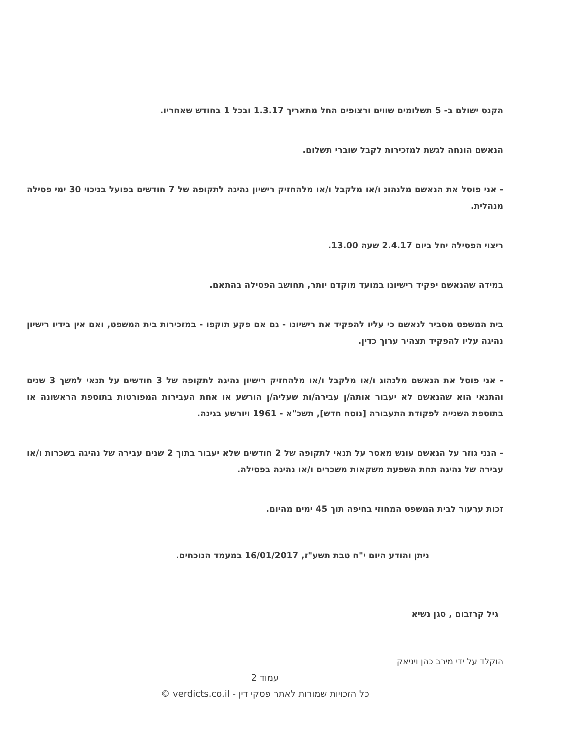הקנס ישולם ב- 5 תשלומים שווים ורצופים החל מתאריך 1.3.17 ובכל 1 בחודש שאחריו.
הנאשם הונחה לגשת למזכירות לקבל שוברי תשלום.
- אני פוסל את הנאשם מלנהוג ו/או מלקבל ו/או מלהחזיק רישיון נהיגה לתקופה של 7 חודשים בפועל בניכוי 30 ימי פסילה מנהלית.
ריצוי הפסילה יחל ביום 2.4.17 שעה 13.00.
במידה שהנאשם יפקיד רישיונו במועד מוקדם יותר, תחושב הפסילה בהתאם.
בית המשפט מסביר לנאשם כי עליו להפקיד את רישיונו - גם אם פקע תוקפו - במזכירות בית המשפט, ואם אין בידיו רישיון נהיגה עליו להפקיד תצהיר ערוך כדין.
- אני פוסל את הנאשם מלנהוג ו/או מלקבל ו/או מלהחזיק רישיון נהיגה לתקופה של 3 חודשים על תנאי למשך 3 שנים והתנאי הוא שהנאשם לא יעבור אותה/ן עבירה/ות שעליה/ן הורשע או אחת העבירות המפורטות בתוספת הראשונה או בתוספת השנייה לפקודת התעבורה [נוסח חדש], תשכ"א - 1961 ויורשע בגינה.
- הנני גוזר על הנאשם עונש מאסר על תנאי לתקופה של 2 חודשים שלא יעבור בתוך 2 שנים עבירה של נהיגה בשכרות ו/או עבירה של נהיגה תחת השפעת משקאות משכרים ו/או נהיגה בפסילה.
זכות ערעור לבית המשפט המחוזי בחיפה תוך 45 ימים מהיום.
ניתן והודע היום י"ח טבת תשע"ז, 16/01/2017 במעמד הנוכחים.
גיל קרזבום , סגן נשיא
הוקלד על ידי מירב כהן ויניאק
עמוד 2
כל הזכויות שמורות לאתר פסקי דין - verdicts.co.il ©